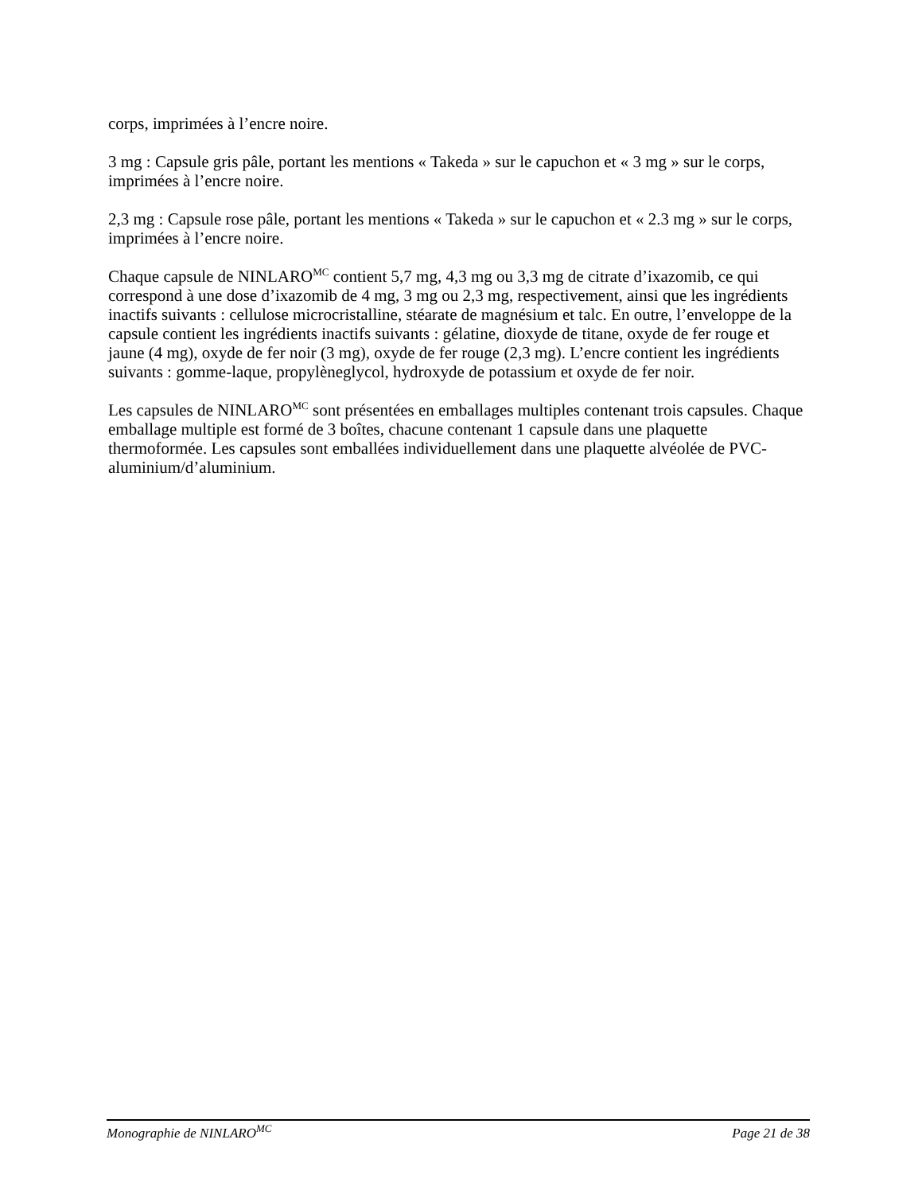corps, imprimées à l’encre noire.
3 mg : Capsule gris pâle, portant les mentions « Takeda » sur le capuchon et « 3 mg » sur le corps, imprimées à l’encre noire.
2,3 mg : Capsule rose pâle, portant les mentions « Takeda » sur le capuchon et « 2.3 mg » sur le corps, imprimées à l’encre noire.
Chaque capsule de NINLARO<sup>MC</sup> contient 5,7 mg, 4,3 mg ou 3,3 mg de citrate d’ixazomib, ce qui correspond à une dose d’ixazomib de 4 mg, 3 mg ou 2,3 mg, respectivement, ainsi que les ingrédients inactifs suivants : cellulose microcristalline, stéarate de magnésium et talc. En outre, l’enveloppe de la capsule contient les ingrédients inactifs suivants : gélatine, dioxyde de titane, oxyde de fer rouge et jaune (4 mg), oxyde de fer noir (3 mg), oxyde de fer rouge (2,3 mg). L’encre contient les ingrédients suivants : gomme-laque, propylèneglycol, hydroxyde de potassium et oxyde de fer noir.
Les capsules de NINLARO<sup>MC</sup> sont présentées en emballages multiples contenant trois capsules. Chaque emballage multiple est formé de 3 boîtes, chacune contenant 1 capsule dans une plaquette thermoformée. Les capsules sont emballées individuellement dans une plaquette alvéolée de PVC-aluminium/d’aluminium.
Monographie de NINLARO<sup>MC</sup> Page 21 de 38